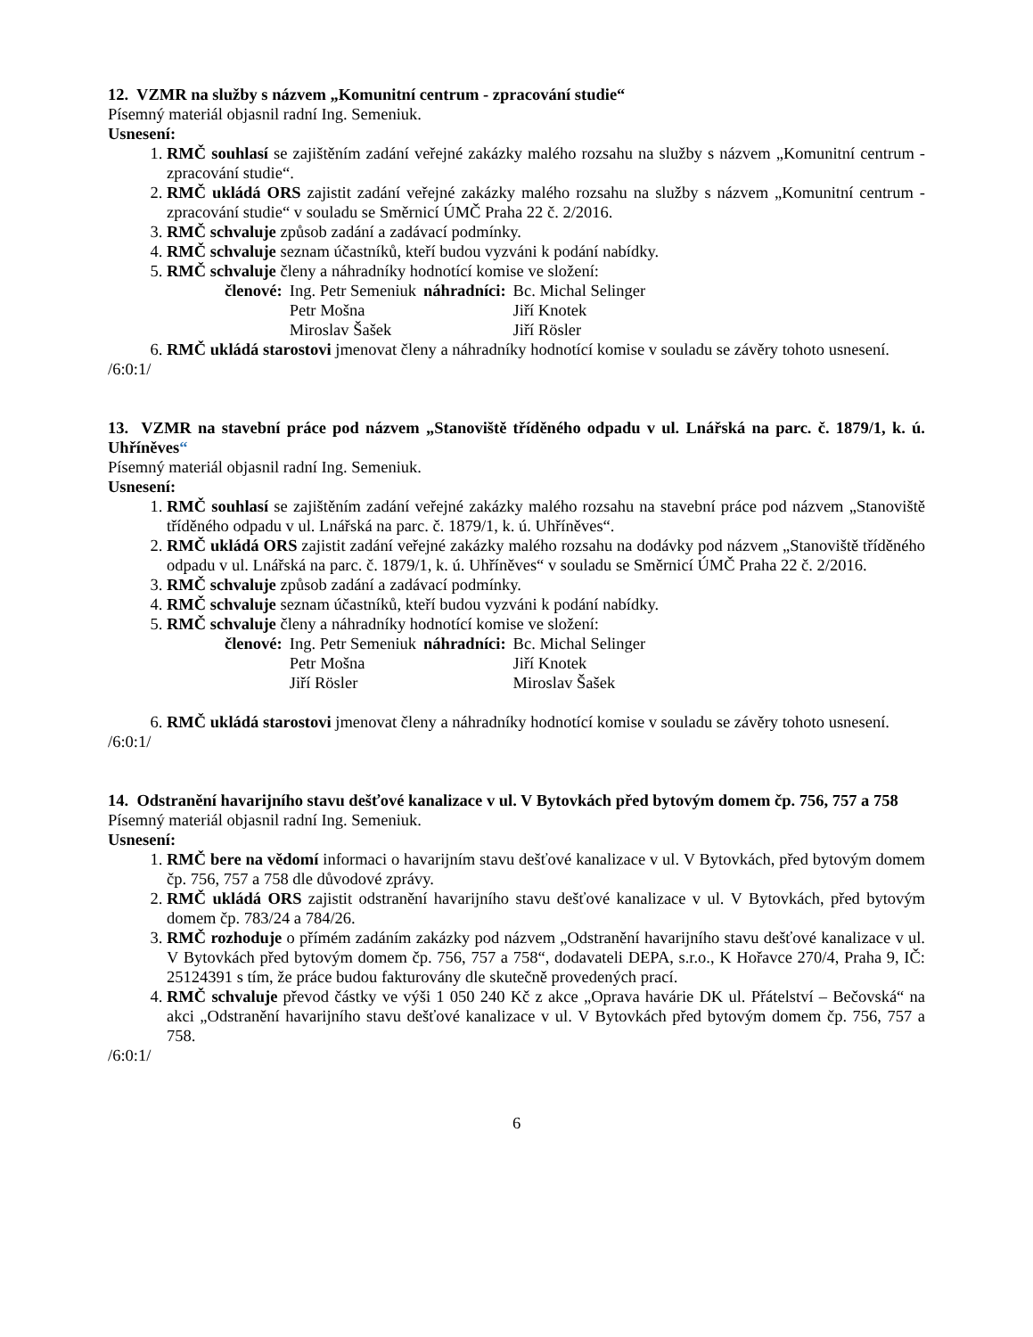12. VZMR na služby s názvem „Komunitní centrum - zpracování studie“
Písemný materiál objasnil radní Ing. Semeniuk.
Usnesení:
1. RMČ souhlasí se zajištěním zadání veřejné zakázky malého rozsahu na služby s názvem „Komunitní centrum - zpracování studie“.
2. RMČ ukládá ORS zajistit zadání veřejné zakázky malého rozsahu na služby s názvem „Komunitní centrum - zpracování studie“ v souladu se Směrnicí ÚMČ Praha 22 č. 2/2016.
3. RMČ schvaluje způsob zadání a zadávací podmínky.
4. RMČ schvaluje seznam účastníků, kteří budou vyzváni k podání nabídky.
5. RMČ schvaluje členy a náhradníky hodnotící komise ve složení:
| členové: | Ing. Petr Semeniuk | náhradníci: | Bc. Michal Selinger |
| | Petr Mošna | | Jiří Knotek |
| | Miroslav Šašek | | Jiří Rösler |
6. RMČ ukládá starostovi jmenovat členy a náhradníky hodnotící komise v souladu se závěry tohoto usnesení.
/6:0:1/
13. VZMR na stavební práce pod názvem „Stanoviště tříděného odpadu v ul. Lnářská na parc. č. 1879/1, k. ú. Uhříněves“
Písemný materiál objasnil radní Ing. Semeniuk.
Usnesení:
1. RMČ souhlasí se zajištěním zadání veřejné zakázky malého rozsahu na stavební práce pod názvem „Stanoviště tříděného odpadu v ul. Lnářská na parc. č. 1879/1, k. ú. Uhříněves“.
2. RMČ ukládá ORS zajistit zadání veřejné zakázky malého rozsahu na dodávky pod názvem „Stanoviště tříděného odpadu v ul. Lnářská na parc. č. 1879/1, k. ú. Uhříněves“ v souladu se Směrnicí ÚMČ Praha 22 č. 2/2016.
3. RMČ schvaluje způsob zadání a zadávací podmínky.
4. RMČ schvaluje seznam účastníků, kteří budou vyzváni k podání nabídky.
5. RMČ schvaluje členy a náhradníky hodnotící komise ve složení:
| členové: | Ing. Petr Semeniuk | náhradníci: | Bc. Michal Selinger |
| | Petr Mošna | | Jiří Knotek |
| | Jiří Rösler | | Miroslav Šašek |
6. RMČ ukládá starostovi jmenovat členy a náhradníky hodnotící komise v souladu se závěry tohoto usnesení.
/6:0:1/
14. Odstranění havarijního stavu dešťové kanalizace v ul. V Bytovkách před bytovým domem čp. 756, 757 a 758
Písemný materiál objasnil radní Ing. Semeniuk.
Usnesení:
1. RMČ bere na vědomí informaci o havarijním stavu dešťové kanalizace v ul. V Bytovkách, před bytovým domem čp. 756, 757 a 758 dle důvodové zprávy.
2. RMČ ukládá ORS zajistit odstranění havarijního stavu dešťové kanalizace v ul. V Bytovkách, před bytovým domem čp. 783/24 a 784/26.
3. RMČ rozhoduje o přímém zadáním zakázky pod názvem „Odstranění havarijního stavu dešťové kanalizace v ul. V Bytovkách před bytovým domem čp. 756, 757 a 758“, dodavateli DEPA, s.r.o., K Hořavce 270/4, Praha 9, IČ: 25124391 s tím, že práce budou fakturovány dle skutečně provedených prací.
4. RMČ schvaluje převod částky ve výši 1 050 240 Kč z akce „Oprava havárie DK ul. Přátelství – Bečovská“ na akci „Odstranění havarijního stavu dešťové kanalizace v ul. V Bytovkách před bytovým domem čp. 756, 757 a 758.
/6:0:1/
6